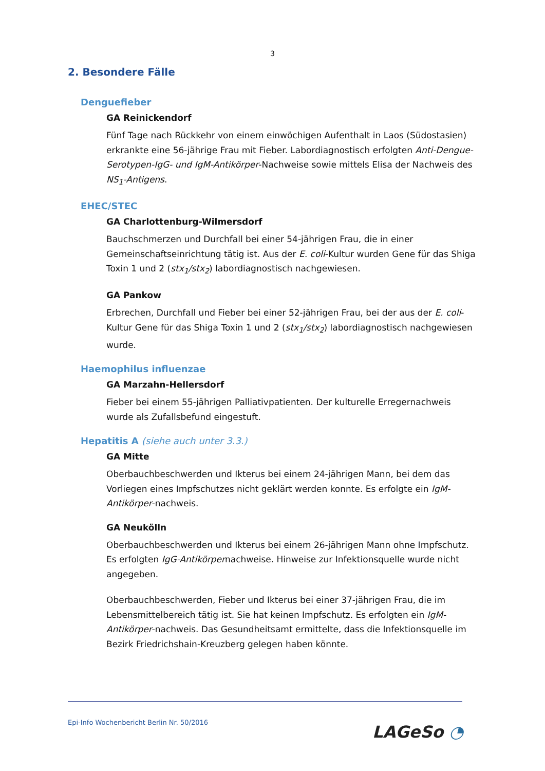3
2. Besondere Fälle
Denguefieber
GA Reinickendorf
Fünf Tage nach Rückkehr von einem einwöchigen Aufenthalt in Laos (Südostasien) erkrankte eine 56-jährige Frau mit Fieber. Labordiagnostisch erfolgten Anti-Dengue-Serotypen-IgG- und IgM-Antikörper-Nachweise sowie mittels Elisa der Nachweis des NS<sub>1</sub>-Antigens.
EHEC/STEC
GA Charlottenburg-Wilmersdorf
Bauchschmerzen und Durchfall bei einer 54-jährigen Frau, die in einer Gemeinschafts­einrichtung tätig ist. Aus der E. coli-Kultur wurden Gene für das Shiga Toxin 1 und 2 (stx<sub>1</sub>/stx<sub>2</sub>) labordiagnostisch nachgewiesen.
GA Pankow
Erbrechen, Durchfall und Fieber bei einer 52-jährigen Frau, bei der aus der E. coli-Kultur Gene für das Shiga Toxin 1 und 2 (stx<sub>1</sub>/stx<sub>2</sub>) labordiagnostisch nachgewiesen wurde.
Haemophilus influenzae
GA Marzahn-Hellersdorf
Fieber bei einem 55-jährigen Palliativpatienten. Der kulturelle Erregernachweis wurde als Zufallsbefund eingestuft.
Hepatitis A (siehe auch unter 3.3.)
GA Mitte
Oberbauchbeschwerden und Ikterus bei einem 24-jährigen Mann, bei dem das Vorliegen eines Impfschutzes nicht geklärt werden konnte. Es erfolgte ein IgM-Antikörper-nachweis.
GA Neukölln
Oberbauchbeschwerden und Ikterus bei einem 26-jährigen Mann ohne Impfschutz. Es erfolgten IgG-Antikörpernachweise. Hinweise zur Infektionsquelle wurde nicht angegeben.
Oberbauchbeschwerden, Fieber und Ikterus bei einer 37-jährigen Frau, die im Lebens­mittelbereich tätig ist. Sie hat keinen Impfschutz. Es erfolgten ein IgM-Antikörper-nachweis. Das Gesundheitsamt ermittelte, dass die Infektionsquelle im Bezirk Fried­richshain-Kreuzberg gelegen haben könnte.
Epi-Info Wochenbericht Berlin Nr. 50/2016
LAGeSo ◔